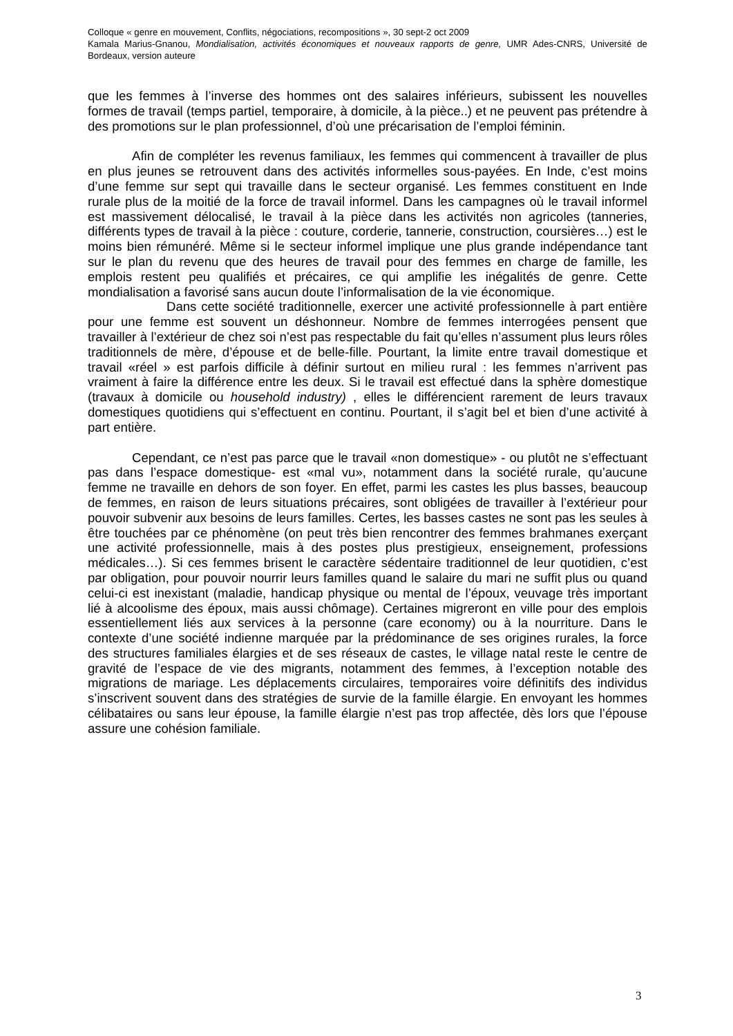Colloque « genre en mouvement, Conflits, négociations, recompositions », 30 sept-2 oct 2009
Kamala Marius-Gnanou, Mondialisation, activités économiques et nouveaux rapports de genre, UMR Ades-CNRS, Université de Bordeaux, version auteure
que les femmes à l’inverse des hommes ont des salaires inférieurs, subissent les nouvelles formes de travail (temps partiel, temporaire, à domicile, à la pièce..) et ne peuvent pas prétendre à des promotions sur le plan professionnel, d’où une précarisation de l’emploi féminin.
Afin de compléter les revenus familiaux, les femmes qui commencent à travailler de plus en plus jeunes se retrouvent dans des activités informelles sous-payées. En Inde, c’est moins d’une femme sur sept qui travaille dans le secteur organisé. Les femmes constituent en Inde rurale plus de la moitié de la force de travail informel. Dans les campagnes où le travail informel est massivement délocalisé, le travail à la pièce dans les activités non agricoles (tanneries, différents types de travail à la pièce : couture, corderie, tannerie, construction, coursières…) est le moins bien rémunéré. Même si le secteur informel implique une plus grande indépendance tant sur le plan du revenu que des heures de travail pour des femmes en charge de famille, les emplois restent peu qualifiés et précaires, ce qui amplifie les inégalités de genre. Cette mondialisation a favorisé sans aucun doute l’informalisation de la vie économique.
Dans cette société traditionnelle, exercer une activité professionnelle à part entière pour une femme est souvent un déshonneur. Nombre de femmes interrogées pensent que travailler à l’extérieur de chez soi n’est pas respectable du fait qu’elles n’assument plus leurs rôles traditionnels de mère, d’épouse et de belle-fille. Pourtant, la limite entre travail domestique et travail «réel » est parfois difficile à définir surtout en milieu rural : les femmes n’arrivent pas vraiment à faire la différence entre les deux. Si le travail est effectué dans la sphère domestique (travaux à domicile ou household industry) , elles le différencient rarement de leurs travaux domestiques quotidiens qui s’effectuent en continu. Pourtant, il s’agit bel et bien d’une activité à part entière.
Cependant, ce n’est pas parce que le travail «non domestique» - ou plutôt ne s’effectuant pas dans l’espace domestique- est «mal vu», notamment dans la société rurale, qu’aucune femme ne travaille en dehors de son foyer. En effet, parmi les castes les plus basses, beaucoup de femmes, en raison de leurs situations précaires, sont obligées de travailler à l’extérieur pour pouvoir subvenir aux besoins de leurs familles. Certes, les basses castes ne sont pas les seules à être touchées par ce phénomène (on peut très bien rencontrer des femmes brahmanes exerçant une activité professionnelle, mais à des postes plus prestigieux, enseignement, professions médicales…). Si ces femmes brisent le caractère sédentaire traditionnel de leur quotidien, c’est par obligation, pour pouvoir nourrir leurs familles quand le salaire du mari ne suffit plus ou quand celui-ci est inexistant (maladie, handicap physique ou mental de l’époux, veuvage très important lié à alcoolisme des époux, mais aussi chômage). Certaines migreront en ville pour des emplois essentiellement liés aux services à la personne (care economy) ou à la nourriture. Dans le contexte d’une société indienne marquée par la prédominance de ses origines rurales, la force des structures familiales élargies et de ses réseaux de castes, le village natal reste le centre de gravité de l’espace de vie des migrants, notamment des femmes, à l’exception notable des migrations de mariage. Les déplacements circulaires, temporaires voire définitifs des individus s’inscrivent souvent dans des stratégies de survie de la famille élargie. En envoyant les hommes célibataires ou sans leur épouse, la famille élargie n’est pas trop affectée, dès lors que l’épouse assure une cohésion familiale.
3